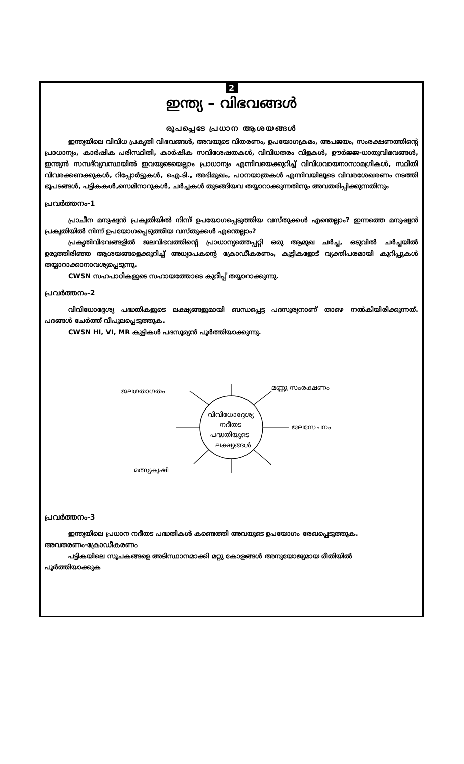2
ഇന്ത്യ – വിഭവങ്ങൾ
രൂപപ്പെടേ പ്രധാന ആശയങ്ങൾ
ഇന്ത്യയിലെ വിവിധ പ്രകൃതി വിഭവങ്ങൾ, അവയുടെ വിതരണം, ഉപയോഗക്രമം, അപജയം, സംരക്ഷണത്തിന്റെ പ്രാധാന്യം, കാർഷിക പരിസ്ഥിതി, കാർഷിക സവിശേഷതകൾ, വിവിധതരം വിളകൾ, ഊർജ്ജ-ധാതുവിഭവങ്ങൾ, ഇന്ത്യൻ സമ്പദ്‌വ്യവസ്ഥയിൽ ഇവയുടെയെല്ലാം പ്രാധാന്യം എന്നിവയെക്കുറിച്ച് വിവിധവായനാസാമഗ്രികൾ, സ്ഥിതി വിവരക്കണക്കുകൾ, റിപ്പോർട്ടുകൾ, ഐ.ടി., അഭിമുഖം, പഠനയാത്രകൾ എന്നിവയിലൂടെ വിവരശേഖരണം നടത്തി ഭൂപടങ്ങൾ, പട്ടികകൾ,സെമിനാറുകൾ, ചർച്ചകൾ തുടങ്ങിയവ തയ്യാറാക്കുന്നതിനും അവതരിപ്പിക്കുന്നതിനും
പ്രവർത്തനം-1
പ്രാചീന മനുഷ്യൻ പ്രകൃതിയിൽ നിന്ന് ഉപയോഗപ്പെടുത്തിയ വസ്തുക്കൾ എന്തെല്ലാം? ഇന്നത്തെ മനുഷ്യൻ പ്രകൃതിയിൽ നിന്ന് ഉപയോഗപ്പെടുത്തിയ വസ്തുക്കൾ എന്തെല്ലാം?
പ്രകൃതിവിഭവങ്ങളിൽ ജലവിഭവത്തിന്റെ പ്രാധാന്യത്തെപ്പറ്റി ഒരു ആമുഖ ചർച്ച, ഒടുവിൽ ചർച്ചയിൽ ഉരുത്തിരിഞ്ഞ ആശയങ്ങളെക്കുറിച്ച് അധ്യാപകന്റെ ക്രോഡീകരണം, കുട്ടികളോട് വ്യക്തിപരമായി കുറിപ്പുകൾ തയ്യാറാക്കാനാവശ്യപ്പെടുന്നു.
CWSN സഹപാഠികളുടെ സഹായത്തോടെ കുറിപ്പ് തയ്യാറാക്കുന്നു.
പ്രവർത്തനം-2
വിവിധോദ്ദേശ്യ പദ്ധതികളുടെ ലക്ഷ്യങ്ങളുമായി ബന്ധപ്പെട്ട പദസൂര്യനാണ് താഴെ നൽകിയിരിക്കുന്നത്. പദങ്ങൾ ചേർത്ത് വിപുലപ്പെടുത്തുക.
CWSN HI, VI, MR കുട്ടികൾ പദസൂര്യൻ പൂർത്തിയാക്കുന്നു.
ജലഗതാഗതം മണ്ണു സംരക്ഷണം
വിവിധോദ്ദേശ്യ
നദീതട
പദ്ധതിയുടെ
ലക്ഷ്യങ്ങൾ
ജലസേചനം
മത്സ്യകൃഷി
പ്രവർത്തനം-3
ഇന്ത്യയിലെ പ്രധാന നദീതട പദ്ധതികൾ കണ്ടെത്തി അവയുടെ ഉപയോഗം രേഖപ്പെടുത്തുക.
അവതരണം-ക്രോഡീകരണം
പട്ടികയിലെ സൂചകങ്ങളെ അടിസ്ഥാനമാക്കി മറ്റു കോളങ്ങൾ അനുയോജ്യമായ രീതിയിൽ
പൂർത്തിയാക്കുക